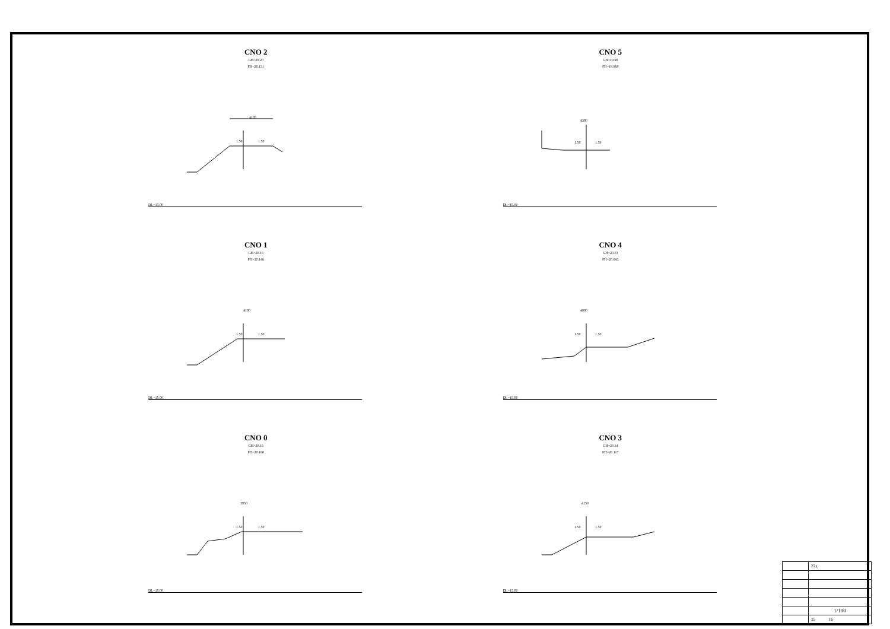CNO 2
GH=20.20
FH=20.131
4170
1.50
1.50
DL=15.00
CNO 5
GH=19.98
FH=19.969
4380
1.50
1.50
DL=15.00
CNO 1
GH=20.16
FH=20.146
4100
1.50
1.50
DL=15.00
CNO 4
GH=20.03
FH=20.043
4000
1.50
1.50
DL=15.00
CNO 0
GH=20.16
FH=20.160
3950
1.50
1.50
DL=15.00
CNO 3
GH=20.14
FH=20.117
4150
1.50
1.50
DL=15.00
| | 22 ( |
| | 1/100 |
| | 25 16 |